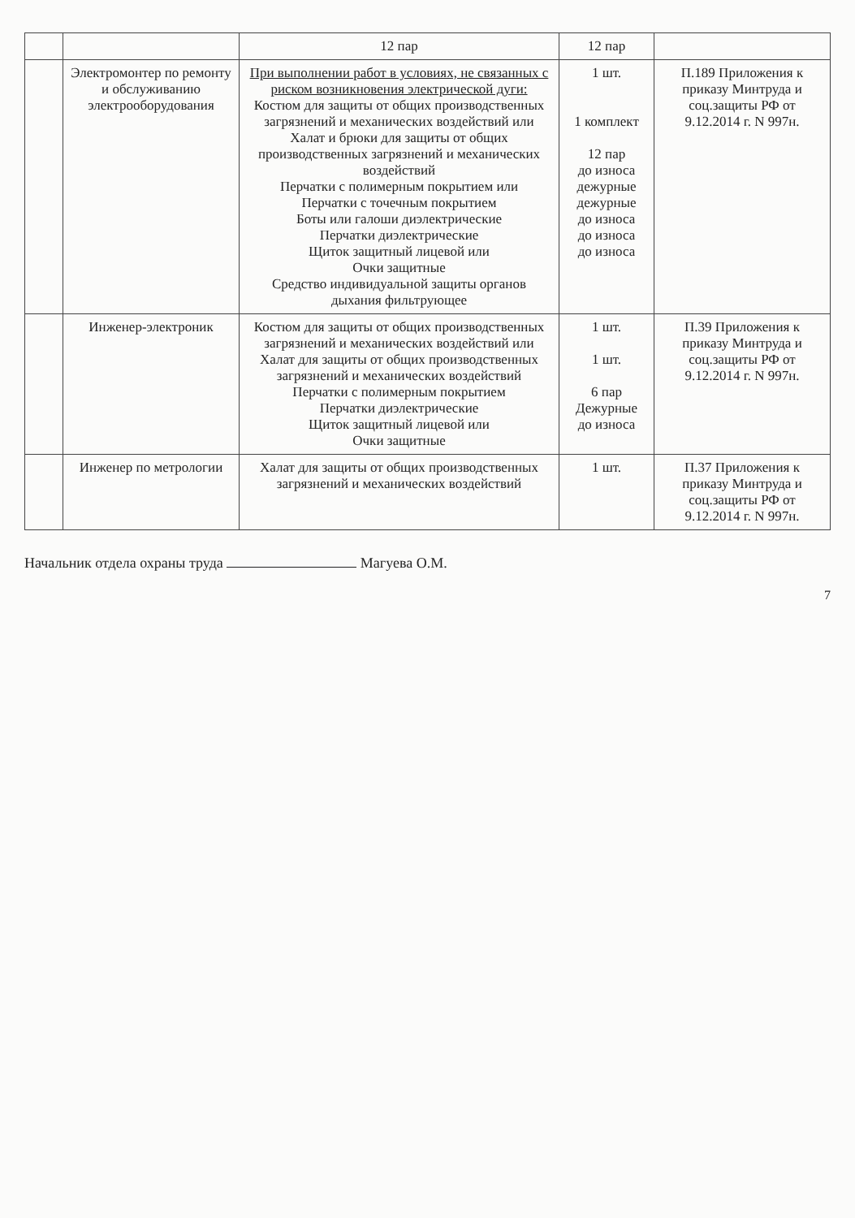| | | 12 пар | 12 пар | |
| | Электромонтер по ремонту и обслуживанию электрооборудования | При выполнении работ в условиях, не связанных с риском возникновения электрической дуги: Костюм для защиты от общих производственных загрязнений и механических воздействий или Халат и брюки для защиты от общих производственных загрязнений и механических воздействий Перчатки с полимерным покрытием или Перчатки с точечным покрытием Боты или галоши диэлектрические Перчатки диэлектрические Щиток защитный лицевой или Очки защитные Средство индивидуальной защиты органов дыхания фильтрующее | 1 шт. 1 комплект 12 пар до износа дежурные дежурные до износа до износа до износа | П.189 Приложения к приказу Минтруда и соц.защиты РФ от 9.12.2014 г. N 997н. |
| | Инженер-электроник | Костюм для защиты от общих производственных загрязнений и механических воздействий или Халат для защиты от общих производственных загрязнений и механических воздействий Перчатки с полимерным покрытием Перчатки диэлектрические Щиток защитный лицевой или Очки защитные | 1 шт. 1 шт. 6 пар Дежурные до износа | П.39 Приложения к приказу Минтруда и соц.защиты РФ от 9.12.2014 г. N 997н. |
| | Инженер по метрологии | Халат для защиты от общих производственных загрязнений и механических воздействий | 1 шт. | П.37 Приложения к приказу Минтруда и соц.защиты РФ от 9.12.2014 г. N 997н. |
Начальник отдела охраны труда Магуева О.М.
7